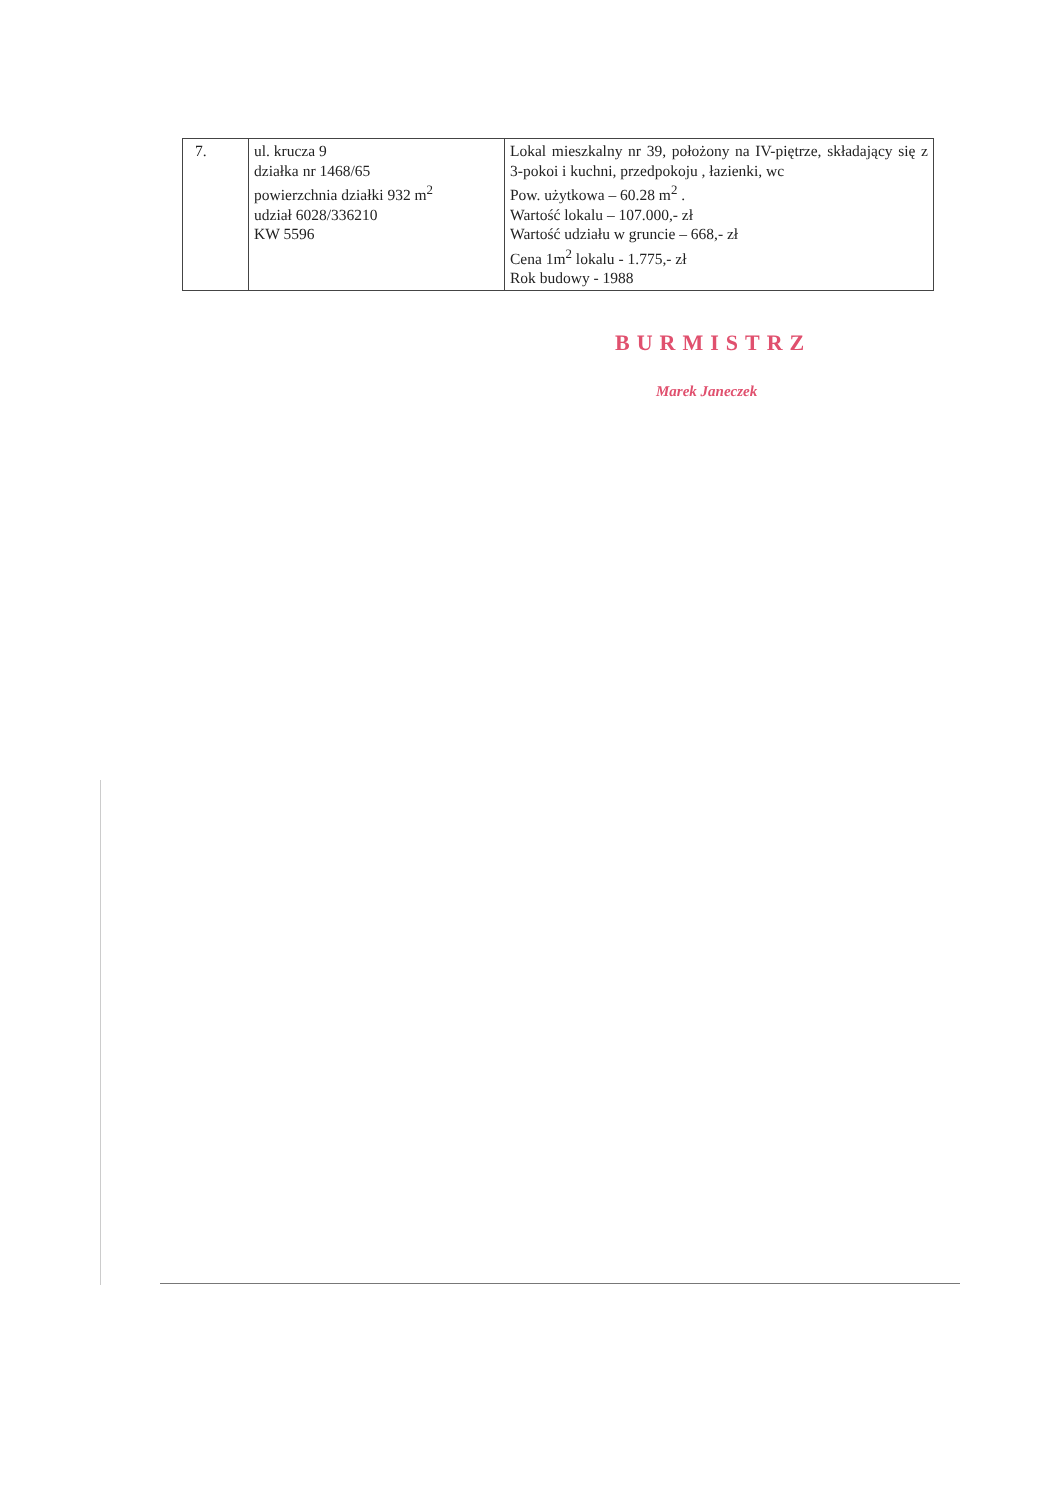| 7. | ul. krucza 9 działka nr 1468/65 powierzchnia działki 932 m<sup>2</sup> udział 6028/336210 KW 5596 | Lokal mieszkalny nr 39, położony na IV-piętrze, składający się z 3-pokoi i kuchni, przedpokoju , łazienki, wc Pow. użytkowa – 60.28 m<sup>2</sup> . Wartość lokalu – 107.000,- zł Wartość udziału w gruncie – 668,- zł Cena 1m<sup>2</sup> lokalu - 1.775,- zł Rok budowy - 1988 |
BURMISTRZ
Marek Janeczek